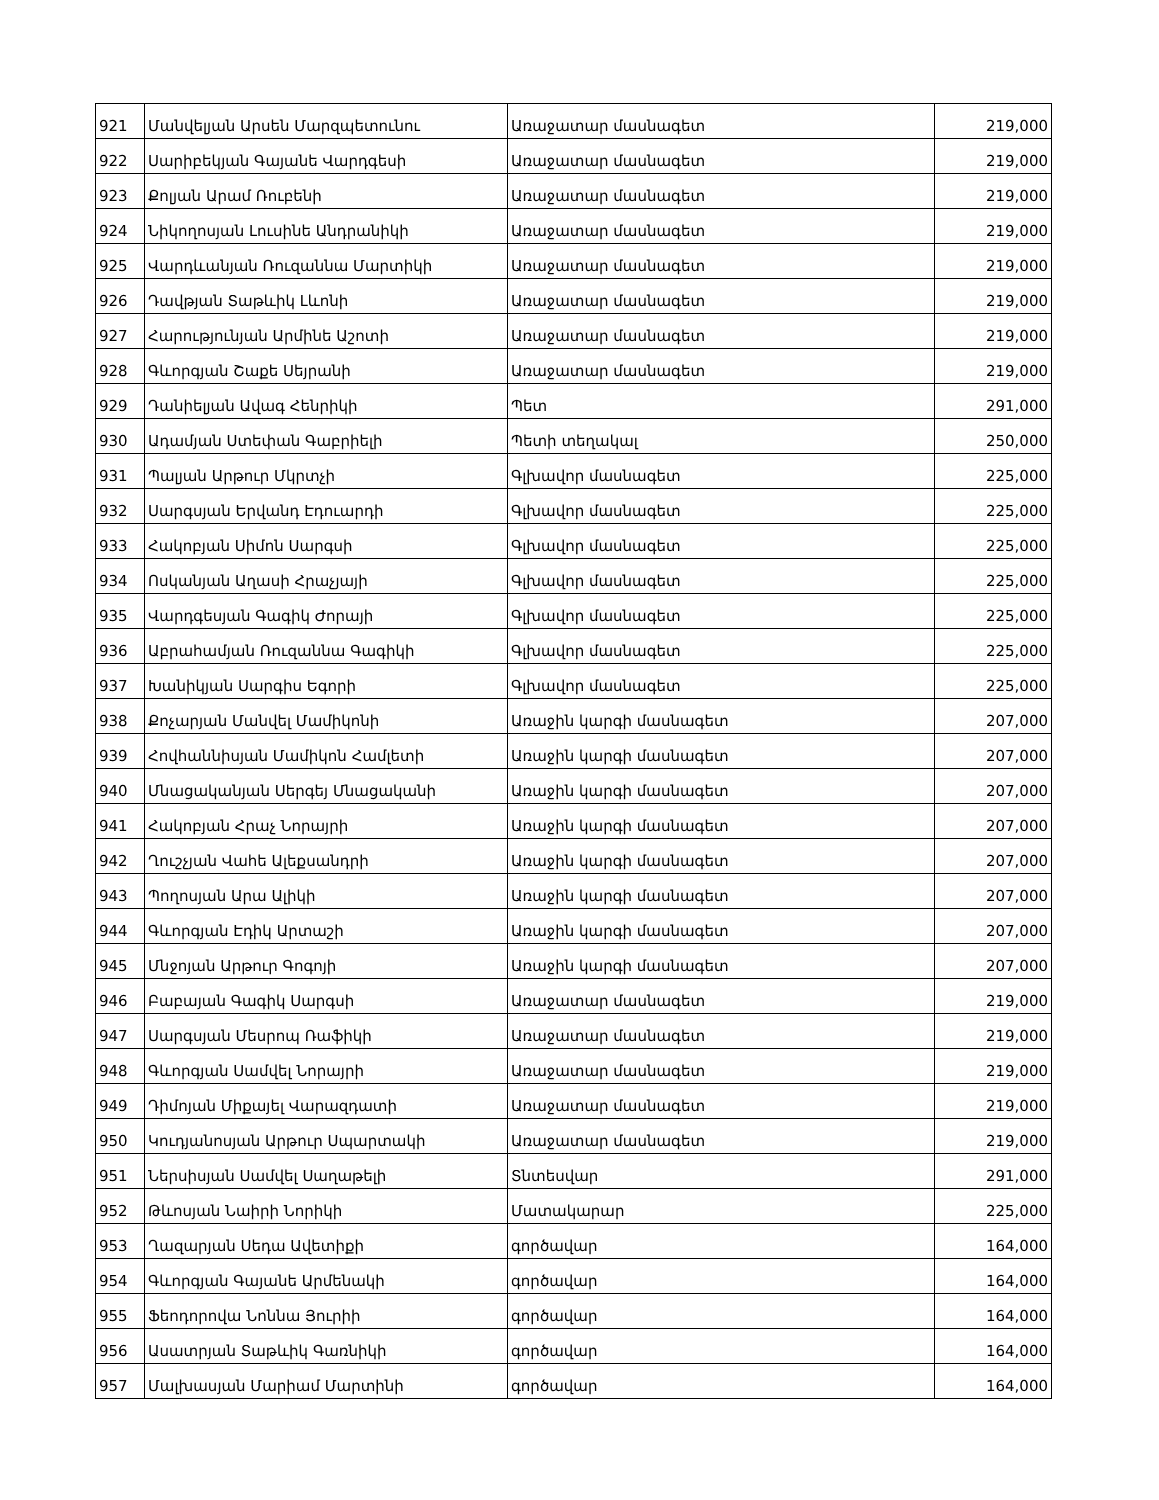| 921 | Մանվելյան Արսեն Մարզպետունու | Առաջատար մասնագետ | 219,000 |
| 922 | Սարիբեկյան Գայանե Վարդգեսի | Առաջատար մասնագետ | 219,000 |
| 923 | Քոլյան Արամ Ռուբենի | Առաջատար մասնագետ | 219,000 |
| 924 | Նիկողոսյան Լուսինե Անդրանիկի | Առաջատար մասնագետ | 219,000 |
| 925 | Վարդևանյան Ռուզաննա Մարտիկի | Առաջատար մասնագետ | 219,000 |
| 926 | Դավթյան Տաթևիկ Լևոնի | Առաջատար մասնագետ | 219,000 |
| 927 | Հարությունյան Արմինե Աշոտի | Առաջատար մասնագետ | 219,000 |
| 928 | Գևորգյան Շաքե Սեյրանի | Առաջատար մասնագետ | 219,000 |
| 929 | Դանիելյան Ավագ Հենրիկի | Պետ | 291,000 |
| 930 | Ադամյան Ստեփան Գաբրիելի | Պետի տեղակալ | 250,000 |
| 931 | Պալյան Արթուր Մկրտչի | Գլխավոր մասնագետ | 225,000 |
| 932 | Սարգսյան Երվանդ Էդուարդի | Գլխավոր մասնագետ | 225,000 |
| 933 | Հակոբյան Սիմոն Սարգսի | Գլխավոր մասնագետ | 225,000 |
| 934 | Ոսկանյան Աղասի Հրաչյայի | Գլխավոր մասնագետ | 225,000 |
| 935 | Վարդգեսյան Գագիկ Ժորայի | Գլխավոր մասնագետ | 225,000 |
| 936 | Աբրահամյան Ռուզաննա Գագիկի | Գլխավոր մասնագետ | 225,000 |
| 937 | Խանիկյան Սարգիս Եգորի | Գլխավոր մասնագետ | 225,000 |
| 938 | Քոչարյան Մանվել Մամիկոնի | Առաջին կարգի մասնագետ | 207,000 |
| 939 | Հովհաննիսյան Մամիկոն Համլետի | Առաջին կարգի մասնագետ | 207,000 |
| 940 | Մնացականյան Սերգեյ Մնացականի | Առաջին կարգի մասնագետ | 207,000 |
| 941 | Հակոբյան Հրաչ Նորայրի | Առաջին կարգի մասնագետ | 207,000 |
| 942 | Ղուշչյան Վահե Ալեքսանդրի | Առաջին կարգի մասնագետ | 207,000 |
| 943 | Պողոսյան Արա Ալիկի | Առաջին կարգի մասնագետ | 207,000 |
| 944 | Գևորգյան Էդիկ Արտաշի | Առաջին կարգի մասնագետ | 207,000 |
| 945 | Մնջոյան Արթուր Գոգոյի | Առաջին կարգի մասնագետ | 207,000 |
| 946 | Բաբայան Գագիկ Սարգսի | Առաջատար մասնագետ | 219,000 |
| 947 | Սարգսյան Մեսրոպ Ռաֆիկի | Առաջատար մասնագետ | 219,000 |
| 948 | Գևորգյան Սամվել Նորայրի | Առաջատար մասնագետ | 219,000 |
| 949 | Դիմոյան Միքայել Վարազդատի | Առաջատար մասնագետ | 219,000 |
| 950 | Կուդյանոսյան Արթուր Սպարտակի | Առաջատար մասնագետ | 219,000 |
| 951 | Ներսիսյան Սամվել Սաղաթելի | Տնտեսվար | 291,000 |
| 952 | Թևոսյան Նաիրի Նորիկի | Մատակարար | 225,000 |
| 953 | Ղազարյան Սեդա Ավետիքի | գործավար | 164,000 |
| 954 | Գևորգյան Գայանե Արմենակի | գործավար | 164,000 |
| 955 | Ֆեոդորովա Նոննա Յուրիի | գործավար | 164,000 |
| 956 | Ասատրյան Տաթևիկ Գառնիկի | գործավար | 164,000 |
| 957 | Մալխասյան Մարիամ Մարտինի | գործավար | 164,000 |